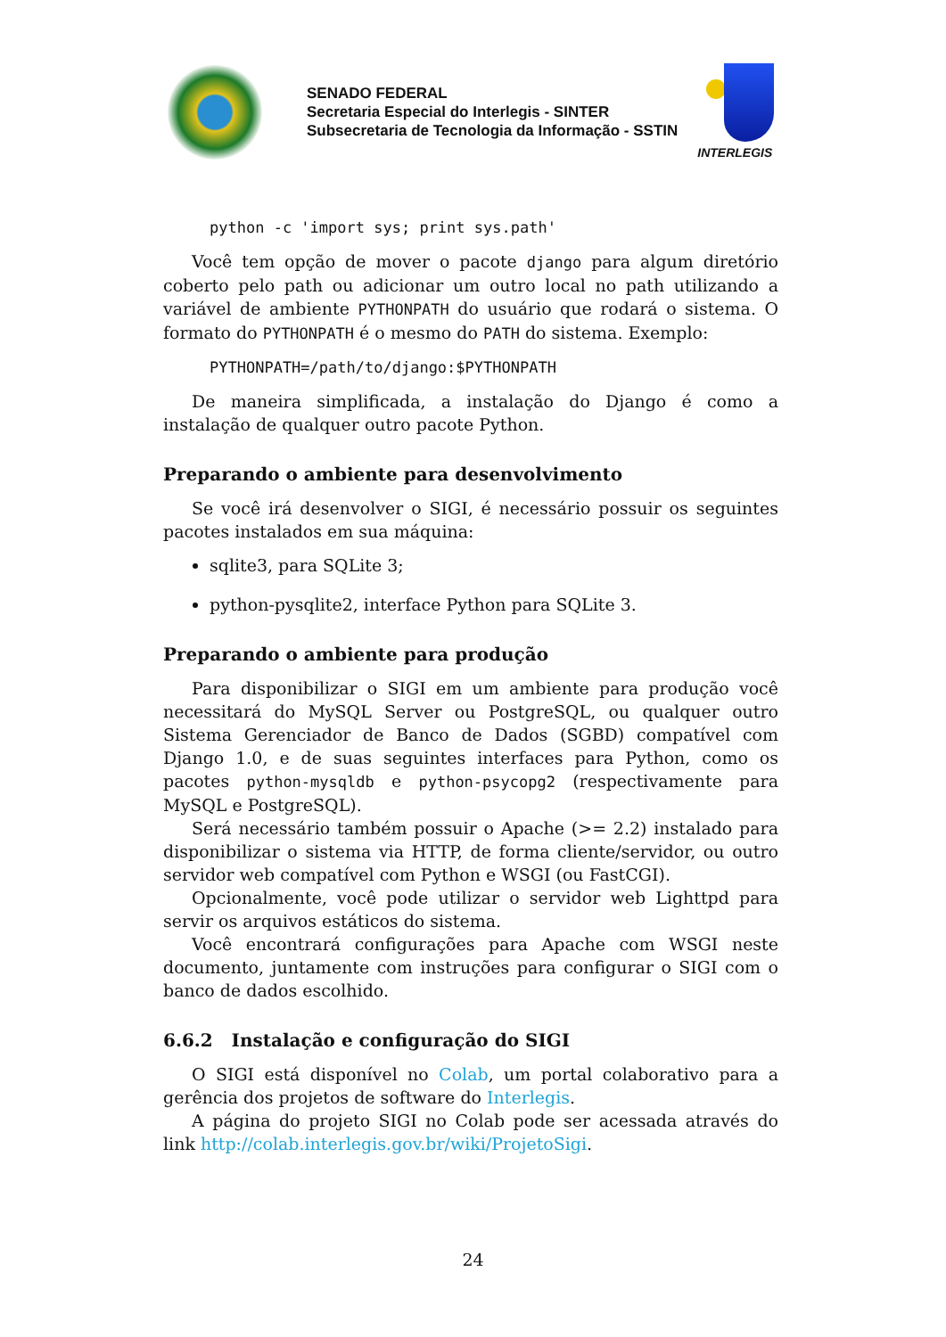SENADO FEDERAL
Secretaria Especial do Interlegis - SINTER
Subsecretaria de Tecnologia da Informação - SSTIN
INTERLEGIS
python -c 'import sys; print sys.path'
Você tem opção de mover o pacote django para algum diretório coberto pelo path ou adicionar um outro local no path utilizando a variável de ambiente PYTHONPATH do usuário que rodará o sistema. O formato do PYTHONPATH é o mesmo do PATH do sistema. Exemplo:
PYTHONPATH=/path/to/django:$PYTHONPATH
De maneira simplificada, a instalação do Django é como a instalação de qualquer outro pacote Python.
Preparando o ambiente para desenvolvimento
Se você irá desenvolver o SIGI, é necessário possuir os seguintes pacotes instalados em sua máquina:
sqlite3, para SQLite 3;
python-pysqlite2, interface Python para SQLite 3.
Preparando o ambiente para produção
Para disponibilizar o SIGI em um ambiente para produção você necessitará do MySQL Server ou PostgreSQL, ou qualquer outro Sistema Gerenciador de Banco de Dados (SGBD) compatível com Django 1.0, e de suas seguintes interfaces para Python, como os pacotes python-mysqldb e python-psycopg2 (respectivamente para MySQL e PostgreSQL).
Será necessário também possuir o Apache (>= 2.2) instalado para disponibilizar o sistema via HTTP, de forma cliente/servidor, ou outro servidor web compatível com Python e WSGI (ou FastCGI).
Opcionalmente, você pode utilizar o servidor web Lighttpd para servir os arquivos estáticos do sistema.
Você encontrará configurações para Apache com WSGI neste documento, juntamente com instruções para configurar o SIGI com o banco de dados escolhido.
6.6.2 Instalação e configuração do SIGI
O SIGI está disponível no Colab, um portal colaborativo para a gerência dos projetos de software do Interlegis.
A página do projeto SIGI no Colab pode ser acessada através do link http://colab.interlegis.gov.br/wiki/ProjetoSigi.
24